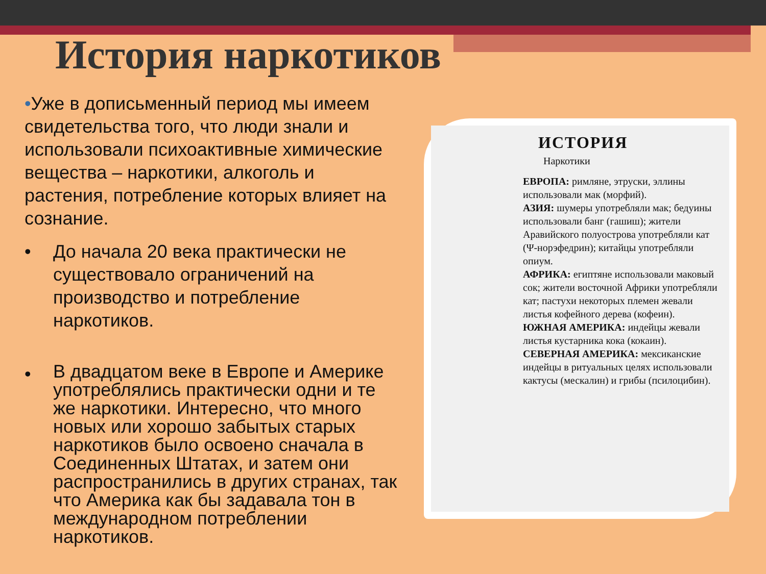История наркотиков
•Уже в дописьменный период мы имеем свидетельства того, что люди знали и использовали психоактивные химические вещества – наркотики, алкоголь и растения, потребление которых влияет на сознание.
• До начала 20 века практически не существовало ограничений на производство и потребление наркотиков.
•
В двадцатом веке в Европе и Америке употреблялись практически одни и те же наркотики. Интересно, что много новых или хорошо забытых старых наркотиков было освоено сначала в Соединенных Штатах, и затем они распространились в других странах, так что Америка как бы задавала тон в международном потреблении наркотиков.
ИСТОРИЯ
Наркотики
ЕВРОПА: римляне, этруски, эллины использовали мак (морфий).
АЗИЯ: шумеры употребляли мак; бедуины использовали банг (гашиш); жители Аравийского полуострова употребляли кат (Ψ-норэфедрин); китайцы употребляли опиум.
АФРИКА: египтяне использовали маковый сок; жители восточной Африки употребляли кат; пастухи некоторых племен жевали листья кофейного дерева (кофеин).
ЮЖНАЯ АМЕРИКА: индейцы жевали листья кустарника кока (кокаин).
СЕВЕРНАЯ АМЕРИКА: мексиканские индейцы в ритуальных целях использовали кактусы (мескалин) и грибы (псилоцибин).